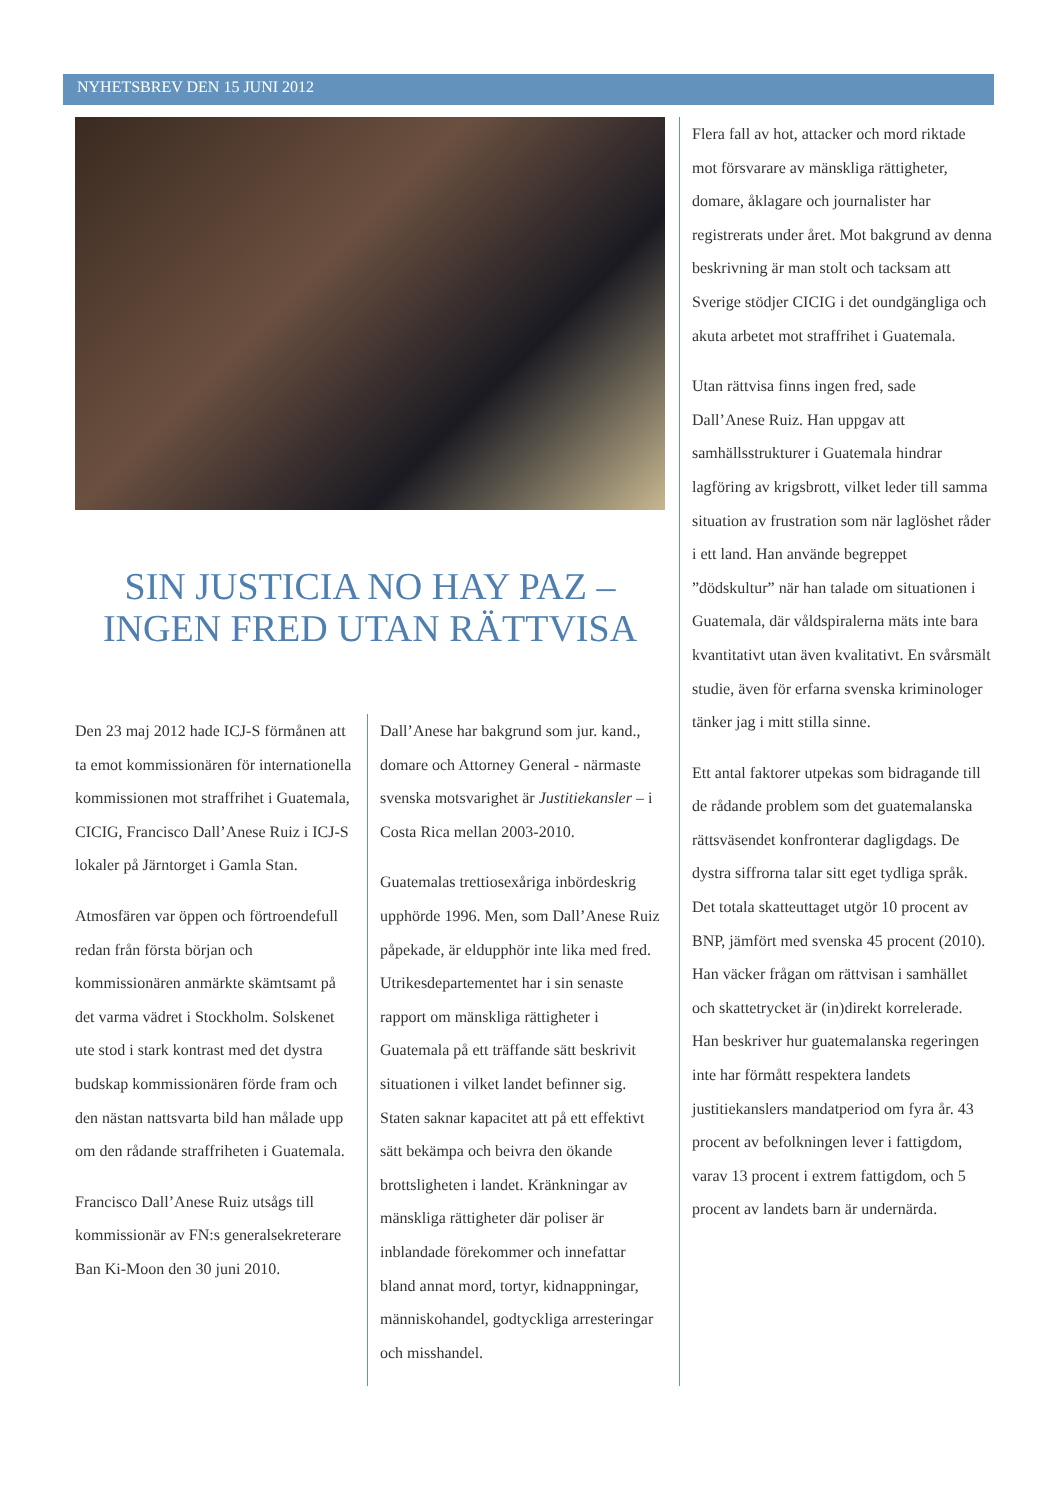NYHETSBREV DEN 15 JUNI 2012
SIN JUSTICIA NO HAY PAZ –
INGEN FRED UTAN RÄTTVISA
Den 23 maj 2012 hade ICJ-S förmånen att ta emot kommissionären för internationella kommissionen mot straffrihet i Guatemala, CICIG, Francisco Dall’Anese Ruiz i ICJ-S lokaler på Järntorget i Gamla Stan.
Atmosfären var öppen och förtroendefull redan från första början och kommissionären anmärkte skämtsamt på det varma vädret i Stockholm. Solskenet ute stod i stark kontrast med det dystra budskap kommissionären förde fram och den nästan nattsvarta bild han målade upp om den rådande straffriheten i Guatemala.
Francisco Dall’Anese Ruiz utsågs till kommissionär av FN:s generalsekreterare Ban Ki-Moon den 30 juni 2010.
Dall’Anese har bakgrund som jur. kand., domare och Attorney General - närmaste svenska motsvarighet är Justitiekansler – i Costa Rica mellan 2003-2010.
Guatemalas trettiosexåriga inbördeskrig upphörde 1996. Men, som Dall’Anese Ruiz påpekade, är eldupphör inte lika med fred. Utrikesdepartementet har i sin senaste rapport om mänskliga rättigheter i Guatemala på ett träffande sätt beskrivit situationen i vilket landet befinner sig. Staten saknar kapacitet att på ett effektivt sätt bekämpa och beivra den ökande brottsligheten i landet. Kränkningar av mänskliga rättigheter där poliser är inblandade förekommer och innefattar bland annat mord, tortyr, kidnappningar, människohandel, godtyckliga arresteringar och misshandel.
Flera fall av hot, attacker och mord riktade mot försvarare av mänskliga rättigheter, domare, åklagare och journalister har registrerats under året. Mot bakgrund av denna beskrivning är man stolt och tacksam att Sverige stödjer CICIG i det oundgängliga och akuta arbetet mot straffrihet i Guatemala.
Utan rättvisa finns ingen fred, sade Dall’Anese Ruiz. Han uppgav att samhällsstrukturer i Guatemala hindrar lagföring av krigsbrott, vilket leder till samma situation av frustration som när laglöshet råder i ett land. Han använde begreppet ”dödskultur” när han talade om situationen i Guatemala, där våldspiralerna mäts inte bara kvantitativt utan även kvalitativt. En svårsmält studie, även för erfarna svenska kriminologer tänker jag i mitt stilla sinne.
Ett antal faktorer utpekas som bidragande till de rådande problem som det guatemalanska rättsväsendet konfronterar dagligdags. De dystra siffrorna talar sitt eget tydliga språk. Det totala skatteuttaget utgör 10 procent av BNP, jämfört med svenska 45 procent (2010). Han väcker frågan om rättvisan i samhället och skattetrycket är (in)direkt korrelerade. Han beskriver hur guatemalanska regeringen inte har förmått respektera landets justitiekanslers mandatperiod om fyra år. 43 procent av befolkningen lever i fattigdom, varav 13 procent i extrem fattigdom, och 5 procent av landets barn är undernärda.